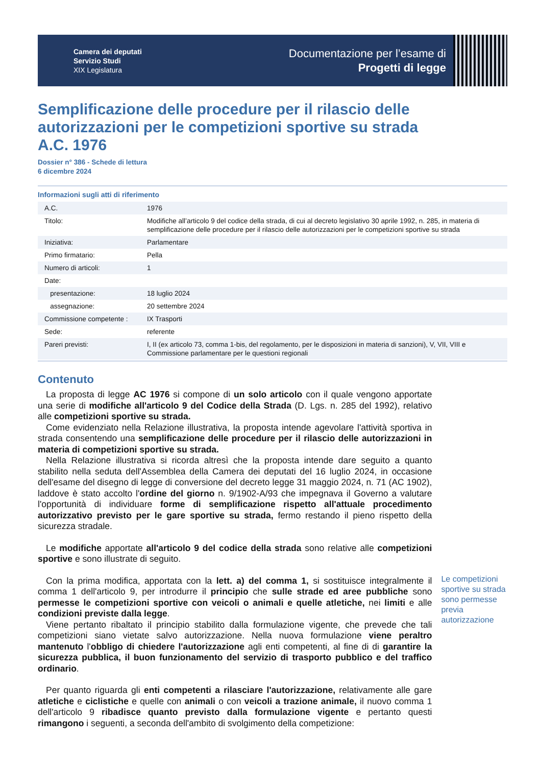Camera dei deputati
Servizio Studi
XIX Legislatura
Documentazione per l’esame di
Progetti di legge
Semplificazione delle procedure per il rilascio delle autorizzazioni per le competizioni sportive su strada
A.C. 1976
Dossier n° 386 - Schede di lettura
6 dicembre 2024
Informazioni sugli atti di riferimento
| A.C. | 1976 |
| Titolo: | Modifiche all’articolo 9 del codice della strada, di cui al decreto legislativo 30 aprile 1992, n. 285, in materia di semplificazione delle procedure per il rilascio delle autorizzazioni per le competizioni sportive su strada |
| Iniziativa: | Parlamentare |
| Primo firmatario: | Pella |
| Numero di articoli: | 1 |
| Date: | |
| presentazione: | 18 luglio 2024 |
| assegnazione: | 20 settembre 2024 |
| Commissione competente : | IX Trasporti |
| Sede: | referente |
| Pareri previsti: | I, II (ex articolo 73, comma 1-bis, del regolamento, per le disposizioni in materia di sanzioni), V, VII, VIII e Commissione parlamentare per le questioni regionali |
Contenuto
La proposta di legge AC 1976 si compone di un solo articolo con il quale vengono apportate una serie di modifiche all'articolo 9 del Codice della Strada (D. Lgs. n. 285 del 1992), relativo alle competizioni sportive su strada.
Come evidenziato nella Relazione illustrativa, la proposta intende agevolare l'attività sportiva in strada consentendo una semplificazione delle procedure per il rilascio delle autorizzazioni in materia di competizioni sportive su strada.
Nella Relazione illustrativa si ricorda altresì che la proposta intende dare seguito a quanto stabilito nella seduta dell'Assemblea della Camera dei deputati del 16 luglio 2024, in occasione dell'esame del disegno di legge di conversione del decreto legge 31 maggio 2024, n. 71 (AC 1902), laddove è stato accolto l'ordine del giorno n. 9/1902-A/93 che impegnava il Governo a valutare l'opportunità di individuare forme di semplificazione rispetto all'attuale procedimento autorizzativo previsto per le gare sportive su strada, fermo restando il pieno rispetto della sicurezza stradale.
Le modifiche apportate all'articolo 9 del codice della strada sono relative alle competizioni sportive e sono illustrate di seguito.
Con la prima modifica, apportata con la lett. a) del comma 1, si sostituisce integralmente il comma 1 dell'articolo 9, per introdurre il principio che sulle strade ed aree pubbliche sono permesse le competizioni sportive con veicoli o animali e quelle atletiche, nei limiti e alle condizioni previste dalla legge.
Viene pertanto ribaltato il principio stabilito dalla formulazione vigente, che prevede che tali competizioni siano vietate salvo autorizzazione. Nella nuova formulazione viene peraltro mantenuto l'obbligo di chiedere l'autorizzazione agli enti competenti, al fine di di garantire la sicurezza pubblica, il buon funzionamento del servizio di trasporto pubblico e del traffico ordinario.
Per quanto riguarda gli enti competenti a rilasciare l'autorizzazione, relativamente alle gare atletiche e ciclistiche e quelle con animali o con veicoli a trazione animale, il nuovo comma 1 dell'articolo 9 ribadisce quanto previsto dalla formulazione vigente e pertanto questi rimangono i seguenti, a seconda dell'ambito di svolgimento della competizione:
Le competizioni sportive su strada sono permesse previa autorizzazione